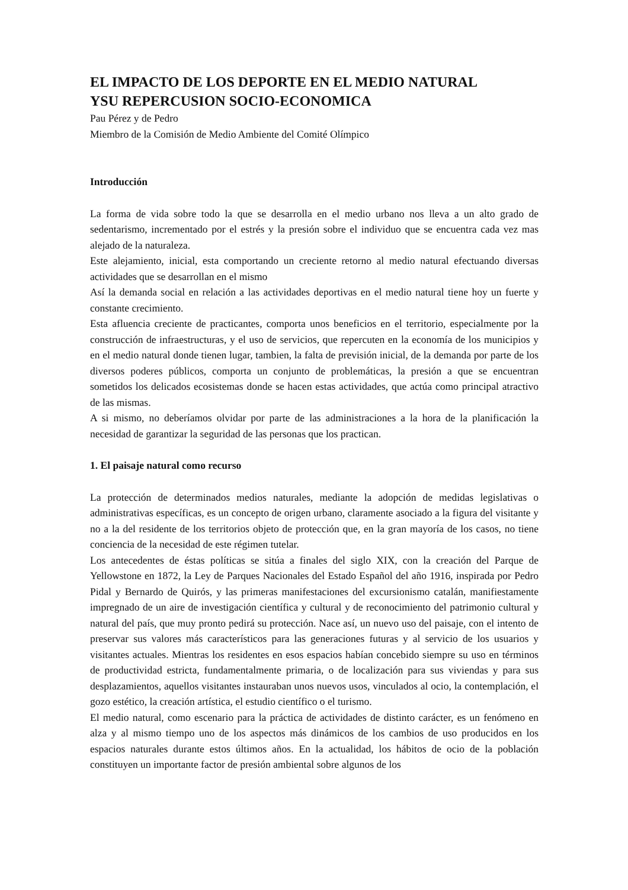EL IMPACTO DE LOS DEPORTE EN EL MEDIO NATURAL
YSU REPERCUSION SOCIO-ECONOMICA
Pau Pérez y de Pedro
Miembro de la Comisión de Medio Ambiente del Comité Olímpico
Introducción
La forma de vida sobre todo la que se desarrolla en el medio urbano nos lleva a un alto grado de sedentarismo, incrementado por el estrés y la presión sobre el individuo que se encuentra cada vez mas alejado de la naturaleza.
Este alejamiento, inicial, esta comportando un creciente retorno al medio natural efectuando diversas actividades que se desarrollan en el mismo
Así la demanda social en relación a las actividades deportivas en el medio natural tiene hoy un fuerte y constante crecimiento.
Esta afluencia creciente de practicantes, comporta unos beneficios en el territorio, especialmente por la construcción de infraestructuras, y el uso de servicios, que repercuten en la economía de los municipios y en el medio natural donde tienen lugar, tambien, la falta de previsión inicial, de la demanda por parte de los diversos poderes públicos, comporta un conjunto de problemáticas, la presión a que se encuentran sometidos los delicados ecosistemas donde se hacen estas actividades, que actúa como principal atractivo de las mismas.
A si mismo, no deberíamos olvidar por parte de las administraciones a la hora de la planificación la necesidad de garantizar la seguridad de las personas que los practican.
1. El paisaje natural como recurso
La protección de determinados medios naturales, mediante la adopción de medidas legislativas o administrativas específicas, es un concepto de origen urbano, claramente asociado a la figura del visitante y no a la del residente de los territorios objeto de protección que, en la gran mayoría de los casos, no tiene conciencia de la necesidad de este régimen tutelar.
Los antecedentes de éstas políticas se sitúa a finales del siglo XIX, con la creación del Parque de Yellowstone en 1872, la Ley de Parques Nacionales del Estado Español del año 1916, inspirada por Pedro Pidal y Bernardo de Quirós, y las primeras manifestaciones del excursionismo catalán, manifiestamente impregnado de un aire de investigación científica y cultural y de reconocimiento del patrimonio cultural y natural del país, que muy pronto pedirá su protección. Nace así, un nuevo uso del paisaje, con el intento de preservar sus valores más característicos para las generaciones futuras y al servicio de los usuarios y visitantes actuales. Mientras los residentes en esos espacios habían concebido siempre su uso en términos de productividad estricta, fundamentalmente primaria, o de localización para sus viviendas y para sus desplazamientos, aquellos visitantes instauraban unos nuevos usos, vinculados al ocio, la contemplación, el gozo estético, la creación artística, el estudio científico o el turismo.
El medio natural, como escenario para la práctica de actividades de distinto carácter, es un fenómeno en alza y al mismo tiempo uno de los aspectos más dinámicos de los cambios de uso producidos en los espacios naturales durante estos últimos años. En la actualidad, los hábitos de ocio de la población constituyen un importante factor de presión ambiental sobre algunos de los